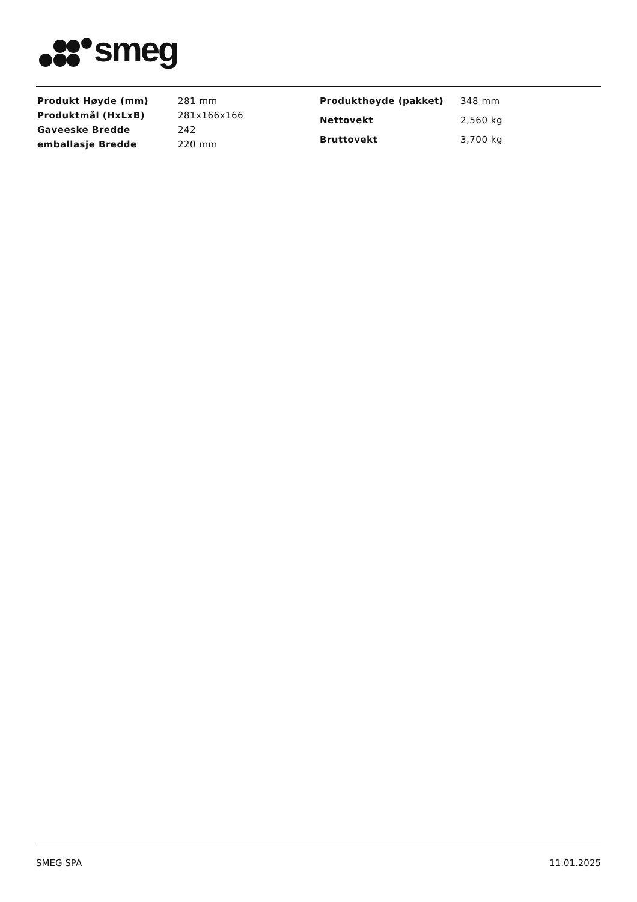smeg
| Produkt Høyde (mm) | 281 mm |
| Produktmål (HxLxB) | 281x166x166 |
| Gaveeske Bredde | 242 |
| emballasje Bredde | 220 mm |
| Produkthøyde (pakket) | 348 mm |
| Nettovekt | 2,560 kg |
| Bruttovekt | 3,700 kg |
SMEG SPA 11.01.2025